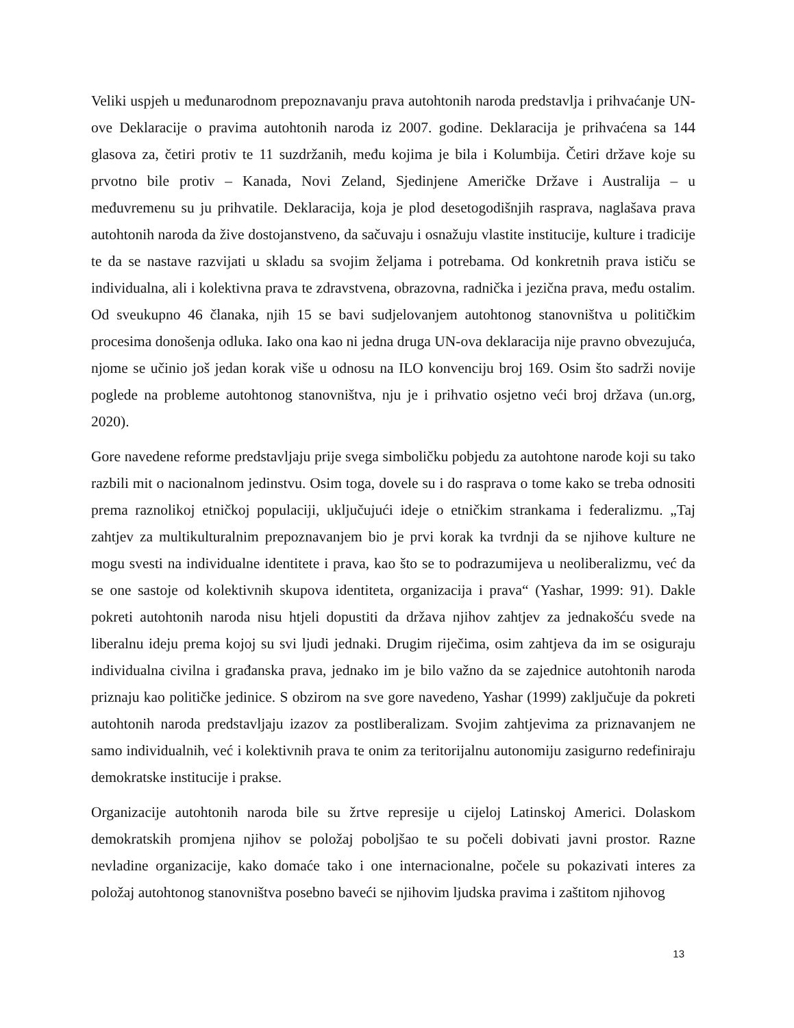Veliki uspjeh u međunarodnom prepoznavanju prava autohtonih naroda predstavlja i prihvaćanje UN-ove Deklaracije o pravima autohtonih naroda iz 2007. godine. Deklaracija je prihvaćena sa 144 glasova za, četiri protiv te 11 suzdržanih, među kojima je bila i Kolumbija. Četiri države koje su prvotno bile protiv – Kanada, Novi Zeland, Sjedinjene Američke Države i Australija – u međuvremenu su ju prihvatile. Deklaracija, koja je plod desetogodišnjih rasprava, naglašava prava autohtonih naroda da žive dostojanstveno, da sačuvaju i osnažuju vlastite institucije, kulture i tradicije te da se nastave razvijati u skladu sa svojim željama i potrebama. Od konkretnih prava ističu se individualna, ali i kolektivna prava te zdravstvena, obrazovna, radnička i jezična prava, među ostalim. Od sveukupno 46 članaka, njih 15 se bavi sudjelovanjem autohtonog stanovništva u političkim procesima donošenja odluka. Iako ona kao ni jedna druga UN-ova deklaracija nije pravno obvezujuća, njome se učinio još jedan korak više u odnosu na ILO konvenciju broj 169. Osim što sadrži novije poglede na probleme autohtonog stanovništva, nju je i prihvatio osjetno veći broj država (un.org, 2020).
Gore navedene reforme predstavljaju prije svega simboličku pobjedu za autohtone narode koji su tako razbili mit o nacionalnom jedinstvu. Osim toga, dovele su i do rasprava o tome kako se treba odnositi prema raznolikoj etničkoj populaciji, uključujući ideje o etničkim strankama i federalizmu. „Taj zahtjev za multikulturalnim prepoznavanjem bio je prvi korak ka tvrdnji da se njihove kulture ne mogu svesti na individualne identitete i prava, kao što se to podrazumijeva u neoliberalizmu, već da se one sastoje od kolektivnih skupova identiteta, organizacija i prava“ (Yashar, 1999: 91). Dakle pokreti autohtonih naroda nisu htjeli dopustiti da država njihov zahtjev za jednakošću svede na liberalnu ideju prema kojoj su svi ljudi jednaki. Drugim riječima, osim zahtjeva da im se osiguraju individualna civilna i građanska prava, jednako im je bilo važno da se zajednice autohtonih naroda priznaju kao političke jedinice. S obzirom na sve gore navedeno, Yashar (1999) zaključuje da pokreti autohtonih naroda predstavljaju izazov za postliberalizam. Svojim zahtjevima za priznavanjem ne samo individualnih, već i kolektivnih prava te onim za teritorijalnu autonomiju zasigurno redefiniraju demokratske institucije i prakse.
Organizacije autohtonih naroda bile su žrtve represije u cijeloj Latinskoj Americi. Dolaskom demokratskih promjena njihov se položaj poboljšao te su počeli dobivati javni prostor. Razne nevladine organizacije, kako domaće tako i one internacionalne, počele su pokazivati interes za položaj autohtonog stanovništva posebno baveći se njihovim ljudska pravima i zaštitom njihovog
13